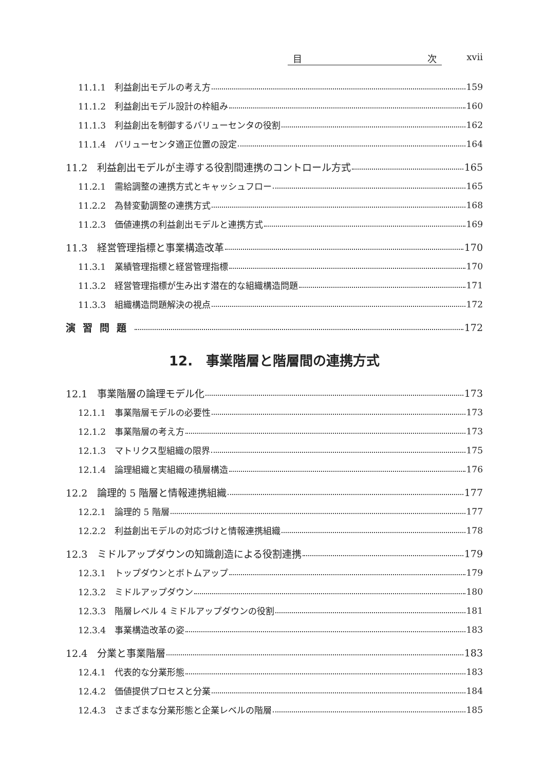目 次 xvii
11.1.1　利益創出モデルの考え方 159
11.1.2　利益創出モデル設計の枠組み 160
11.1.3　利益創出を制御するバリューセンタの役割 162
11.1.4　バリューセンタ適正位置の設定 164
11.2　利益創出モデルが主導する役割間連携のコントロール方式 165
11.2.1　需給調整の連携方式とキャッシュフロー 165
11.2.2　為替変動調整の連携方式 168
11.2.3　価値連携の利益創出モデルと連携方式 169
11.3　経営管理指標と事業構造改革 170
11.3.1　業績管理指標と経営管理指標 170
11.3.2　経営管理指標が生み出す潜在的な組織構造問題 171
11.3.3　組織構造問題解決の視点 172
演習問題 172
12.　事業階層と階層間の連携方式
12.1　事業階層の論理モデル化 173
12.1.1　事業階層モデルの必要性 173
12.1.2　事業階層の考え方 173
12.1.3　マトリクス型組織の限界 175
12.1.4　論理組織と実組織の積層構造 176
12.2　論理的 5 階層と情報連携組織 177
12.2.1　論理的 5 階層 177
12.2.2　利益創出モデルの対応づけと情報連携組織 178
12.3　ミドルアップダウンの知識創造による役割連携 179
12.3.1　トップダウンとボトムアップ 179
12.3.2　ミドルアップダウン 180
12.3.3　階層レベル 4 ミドルアップダウンの役割 181
12.3.4　事業構造改革の姿 183
12.4　分業と事業階層 183
12.4.1　代表的な分業形態 183
12.4.2　価値提供プロセスと分業 184
12.4.3　さまざまな分業形態と企業レベルの階層 185